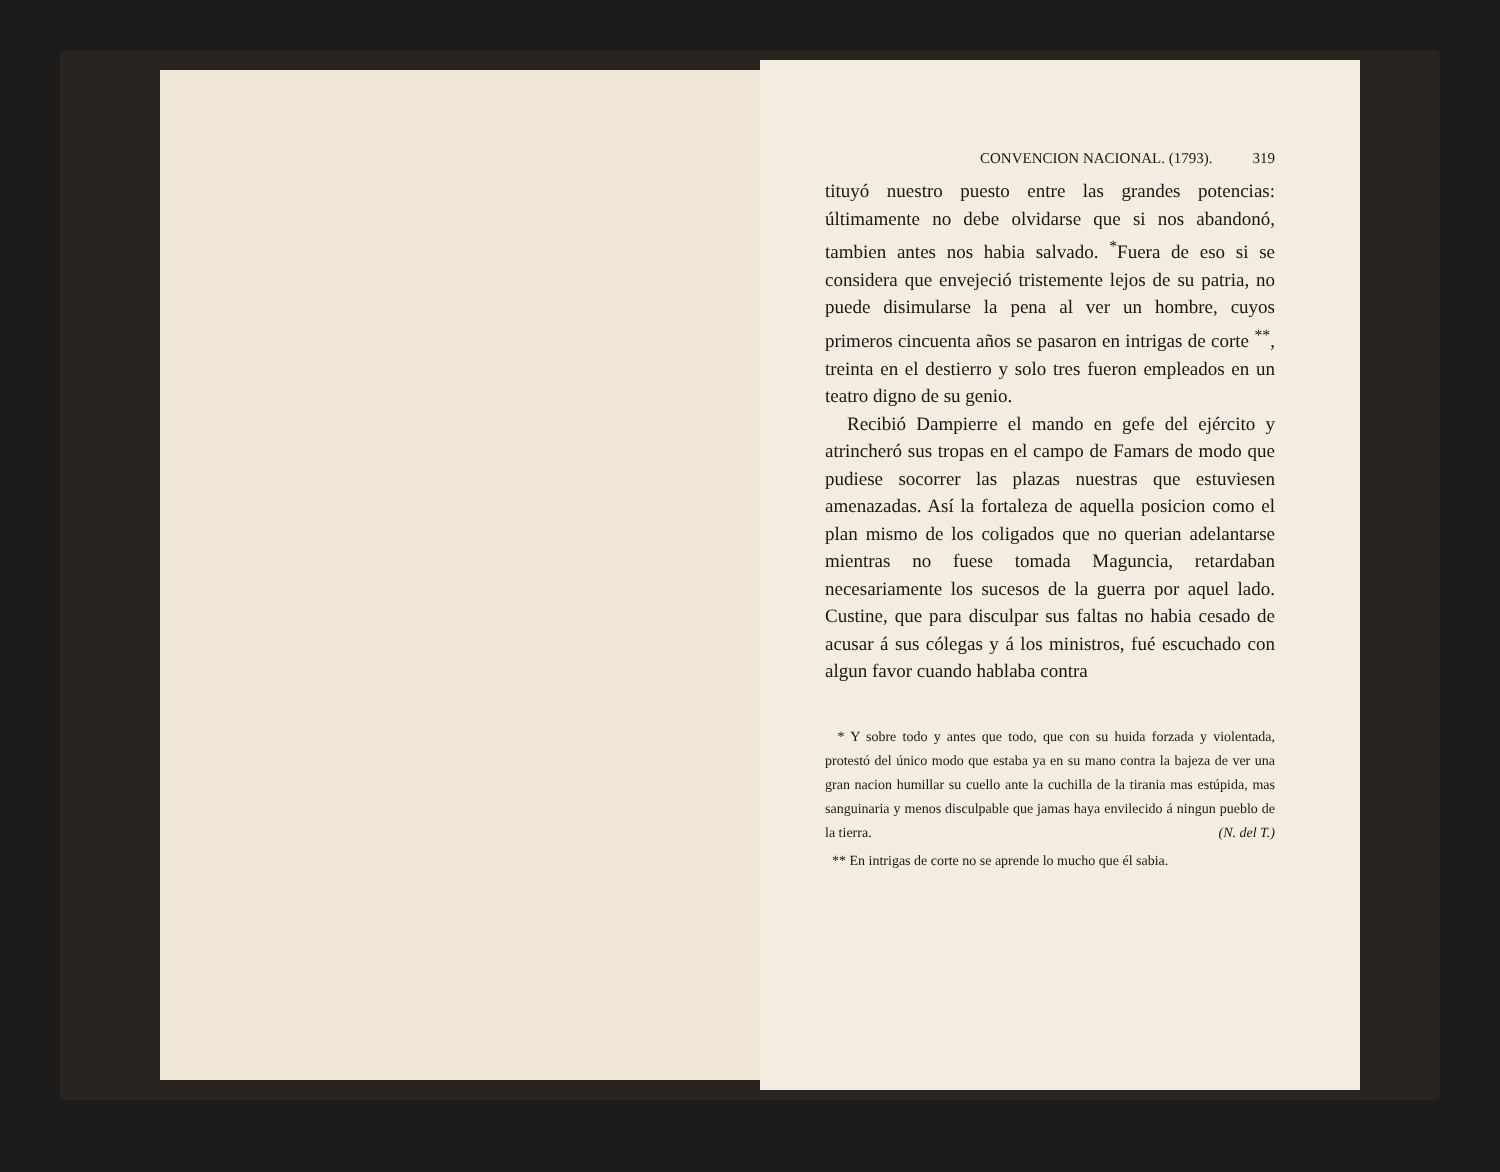CONVENCION NACIONAL. (1793). 319
tituyó nuestro puesto entre las grandes potencias: últimamente no debe olvidarse que si nos abandonó, tambien antes nos habia salvado. <sup>*</sup>Fuera de eso si se considera que envejeció tristemente lejos de su patria, no puede disimularse la pena al ver un hombre, cuyos primeros cincuenta años se pasaron en intrigas de corte <sup>**</sup>, treinta en el destierro y solo tres fueron empleados en un teatro digno de su genio.
Recibió Dampierre el mando en gefe del ejército y atrincheró sus tropas en el campo de Famars de modo que pudiese socorrer las plazas nuestras que estuviesen amenazadas. Así la fortaleza de aquella posicion como el plan mismo de los coligados que no querian adelantarse mientras no fuese tomada Maguncia, retardaban necesariamente los sucesos de la guerra por aquel lado. Custine, que para disculpar sus faltas no habia cesado de acusar á sus cólegas y á los ministros, fué escuchado con algun favor cuando hablaba contra
* Y sobre todo y antes que todo, que con su huida forzada y violentada, protestó del único modo que estaba ya en su mano contra la bajeza de ver una gran nacion humillar su cuello ante la cuchilla de la tirania mas estúpida, mas sanguinaria y menos disculpable que jamas haya envilecido á ningun pueblo de la tierra. (N. del T.)
** En intrigas de corte no se aprende lo mucho que él sabia.